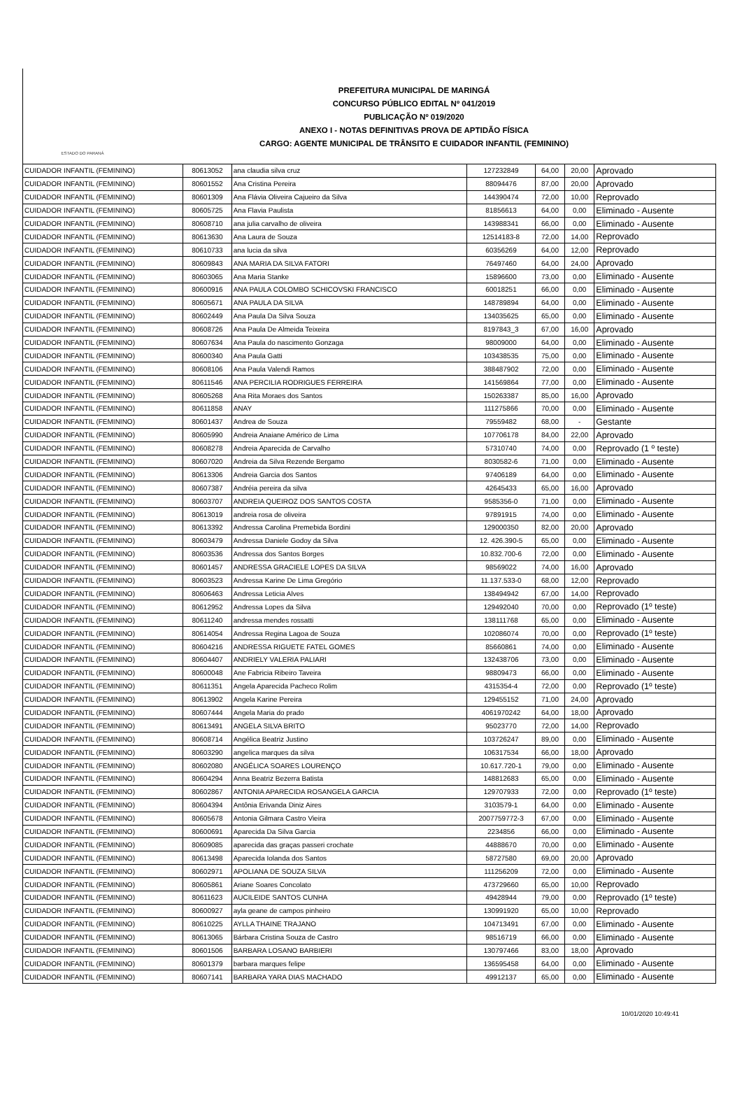ESTADO DO PARANÁ
PREFEITURA MUNICIPAL DE MARINGÁ
CONCURSO PÚBLICO EDITAL Nº 041/2019
PUBLICAÇÃO Nº 019/2020
ANEXO I - NOTAS DEFINITIVAS PROVA DE APTIDÃO FÍSICA
CARGO: AGENTE MUNICIPAL DE TRÂNSITO E CUIDADOR INFANTIL (FEMININO)
| CUIDADOR INFANTIL (FEMININO) | 80613052 | ana claudia silva cruz | 127232849 | 64,00 | 20,00 | Aprovado |
| CUIDADOR INFANTIL (FEMININO) | 80601552 | Ana Cristina Pereira | 88094476 | 87,00 | 20,00 | Aprovado |
| CUIDADOR INFANTIL (FEMININO) | 80601309 | Ana Flávia Oliveira Cajueiro da Silva | 144390474 | 72,00 | 10,00 | Reprovado |
| CUIDADOR INFANTIL (FEMININO) | 80605725 | Ana Flavia Paulista | 81856613 | 64,00 | 0,00 | Eliminado - Ausente |
| CUIDADOR INFANTIL (FEMININO) | 80608710 | ana julia carvalho de oliveira | 143988341 | 66,00 | 0,00 | Eliminado - Ausente |
| CUIDADOR INFANTIL (FEMININO) | 80613630 | Ana Laura de Souza | 12514183-8 | 72,00 | 14,00 | Reprovado |
| CUIDADOR INFANTIL (FEMININO) | 80610733 | ana lucia da silva | 60356269 | 64,00 | 12,00 | Reprovado |
| CUIDADOR INFANTIL (FEMININO) | 80609843 | ANA MARIA DA SILVA FATORI | 76497460 | 64,00 | 24,00 | Aprovado |
| CUIDADOR INFANTIL (FEMININO) | 80603065 | Ana Maria Stanke | 15896600 | 73,00 | 0,00 | Eliminado - Ausente |
| CUIDADOR INFANTIL (FEMININO) | 80600916 | ANA PAULA COLOMBO SCHICOVSKI FRANCISCO | 60018251 | 66,00 | 0,00 | Eliminado - Ausente |
| CUIDADOR INFANTIL (FEMININO) | 80605671 | ANA PAULA DA SILVA | 148789894 | 64,00 | 0,00 | Eliminado - Ausente |
| CUIDADOR INFANTIL (FEMININO) | 80602449 | Ana Paula Da Silva Souza | 134035625 | 65,00 | 0,00 | Eliminado - Ausente |
| CUIDADOR INFANTIL (FEMININO) | 80608726 | Ana Paula De Almeida Teixeira | 8197843_3 | 67,00 | 16,00 | Aprovado |
| CUIDADOR INFANTIL (FEMININO) | 80607634 | Ana Paula do nascimento Gonzaga | 98009000 | 64,00 | 0,00 | Eliminado - Ausente |
| CUIDADOR INFANTIL (FEMININO) | 80600340 | Ana Paula Gatti | 103438535 | 75,00 | 0,00 | Eliminado - Ausente |
| CUIDADOR INFANTIL (FEMININO) | 80608106 | Ana Paula Valendi Ramos | 388487902 | 72,00 | 0,00 | Eliminado - Ausente |
| CUIDADOR INFANTIL (FEMININO) | 80611546 | ANA PERCILIA RODRIGUES FERREIRA | 141569864 | 77,00 | 0,00 | Eliminado - Ausente |
| CUIDADOR INFANTIL (FEMININO) | 80605268 | Ana Rita Moraes dos Santos | 150263387 | 85,00 | 16,00 | Aprovado |
| CUIDADOR INFANTIL (FEMININO) | 80611858 | ANAY | 111275866 | 70,00 | 0,00 | Eliminado - Ausente |
| CUIDADOR INFANTIL (FEMININO) | 80601437 | Andrea de Souza | 79559482 | 68,00 | - | Gestante |
| CUIDADOR INFANTIL (FEMININO) | 80605990 | Andreia Anaiane Américo de Lima | 107706178 | 84,00 | 22,00 | Aprovado |
| CUIDADOR INFANTIL (FEMININO) | 80608278 | Andreia Aparecida de Carvalho | 57310740 | 74,00 | 0,00 | Reprovado (1 º teste) |
| CUIDADOR INFANTIL (FEMININO) | 80607020 | Andreia da Silva Rezende Bergamo | 8030582-6 | 71,00 | 0,00 | Eliminado - Ausente |
| CUIDADOR INFANTIL (FEMININO) | 80613306 | Andreia Garcia dos Santos | 97406189 | 64,00 | 0,00 | Eliminado - Ausente |
| CUIDADOR INFANTIL (FEMININO) | 80607387 | Andréia pereira da silva | 42645433 | 65,00 | 16,00 | Aprovado |
| CUIDADOR INFANTIL (FEMININO) | 80603707 | ANDREIA QUEIROZ DOS SANTOS COSTA | 9585356-0 | 71,00 | 0,00 | Eliminado - Ausente |
| CUIDADOR INFANTIL (FEMININO) | 80613019 | andreia rosa de oliveira | 97891915 | 74,00 | 0,00 | Eliminado - Ausente |
| CUIDADOR INFANTIL (FEMININO) | 80613392 | Andressa Carolina Premebida Bordini | 129000350 | 82,00 | 20,00 | Aprovado |
| CUIDADOR INFANTIL (FEMININO) | 80603479 | Andressa Daniele Godoy da Silva | 12. 426.390-5 | 65,00 | 0,00 | Eliminado - Ausente |
| CUIDADOR INFANTIL (FEMININO) | 80603536 | Andressa dos Santos Borges | 10.832.700-6 | 72,00 | 0,00 | Eliminado - Ausente |
| CUIDADOR INFANTIL (FEMININO) | 80601457 | ANDRESSA GRACIELE LOPES DA SILVA | 98569022 | 74,00 | 16,00 | Aprovado |
| CUIDADOR INFANTIL (FEMININO) | 80603523 | Andressa Karine De Lima Gregório | 11.137.533-0 | 68,00 | 12,00 | Reprovado |
| CUIDADOR INFANTIL (FEMININO) | 80606463 | Andressa Leticia Alves | 138494942 | 67,00 | 14,00 | Reprovado |
| CUIDADOR INFANTIL (FEMININO) | 80612952 | Andressa Lopes da Silva | 129492040 | 70,00 | 0,00 | Reprovado (1º teste) |
| CUIDADOR INFANTIL (FEMININO) | 80611240 | andressa mendes rossatti | 138111768 | 65,00 | 0,00 | Eliminado - Ausente |
| CUIDADOR INFANTIL (FEMININO) | 80614054 | Andressa Regina Lagoa de Souza | 102086074 | 70,00 | 0,00 | Reprovado (1º teste) |
| CUIDADOR INFANTIL (FEMININO) | 80604216 | ANDRESSA RIGUETE FATEL GOMES | 85660861 | 74,00 | 0,00 | Eliminado - Ausente |
| CUIDADOR INFANTIL (FEMININO) | 80604407 | ANDRIELY VALERIA PALIARI | 132438706 | 73,00 | 0,00 | Eliminado - Ausente |
| CUIDADOR INFANTIL (FEMININO) | 80600048 | Ane Fabricia Ribeiro Taveira | 98809473 | 66,00 | 0,00 | Eliminado - Ausente |
| CUIDADOR INFANTIL (FEMININO) | 80611351 | Angela Aparecida Pacheco Rolim | 4315354-4 | 72,00 | 0,00 | Reprovado (1º teste) |
| CUIDADOR INFANTIL (FEMININO) | 80613902 | Angela Karine Pereira | 129455152 | 71,00 | 24,00 | Aprovado |
| CUIDADOR INFANTIL (FEMININO) | 80607444 | Angela Maria do prado | 4061970242 | 64,00 | 18,00 | Aprovado |
| CUIDADOR INFANTIL (FEMININO) | 80613491 | ANGELA SILVA BRITO | 95023770 | 72,00 | 14,00 | Reprovado |
| CUIDADOR INFANTIL (FEMININO) | 80608714 | Angélica Beatriz Justino | 103726247 | 89,00 | 0,00 | Eliminado - Ausente |
| CUIDADOR INFANTIL (FEMININO) | 80603290 | angelica marques da silva | 106317534 | 66,00 | 18,00 | Aprovado |
| CUIDADOR INFANTIL (FEMININO) | 80602080 | ANGÉLICA SOARES LOURENÇO | 10.617.720-1 | 79,00 | 0,00 | Eliminado - Ausente |
| CUIDADOR INFANTIL (FEMININO) | 80604294 | Anna Beatriz Bezerra Batista | 148812683 | 65,00 | 0,00 | Eliminado - Ausente |
| CUIDADOR INFANTIL (FEMININO) | 80602867 | ANTONIA APARECIDA ROSANGELA GARCIA | 129707933 | 72,00 | 0,00 | Reprovado (1º teste) |
| CUIDADOR INFANTIL (FEMININO) | 80604394 | Antônia Erivanda Diniz Aires | 3103579-1 | 64,00 | 0,00 | Eliminado - Ausente |
| CUIDADOR INFANTIL (FEMININO) | 80605678 | Antonia Gilmara Castro Vieira | 2007759772-3 | 67,00 | 0,00 | Eliminado - Ausente |
| CUIDADOR INFANTIL (FEMININO) | 80600691 | Aparecida Da Silva Garcia | 2234856 | 66,00 | 0,00 | Eliminado - Ausente |
| CUIDADOR INFANTIL (FEMININO) | 80609085 | aparecida das graças passeri crochate | 44888670 | 70,00 | 0,00 | Eliminado - Ausente |
| CUIDADOR INFANTIL (FEMININO) | 80613498 | Aparecida Iolanda dos Santos | 58727580 | 69,00 | 20,00 | Aprovado |
| CUIDADOR INFANTIL (FEMININO) | 80602971 | APOLIANA DE SOUZA SILVA | 111256209 | 72,00 | 0,00 | Eliminado - Ausente |
| CUIDADOR INFANTIL (FEMININO) | 80605861 | Ariane Soares Concolato | 473729660 | 65,00 | 10,00 | Reprovado |
| CUIDADOR INFANTIL (FEMININO) | 80611623 | AUCILEIDE SANTOS CUNHA | 49428944 | 79,00 | 0,00 | Reprovado (1º teste) |
| CUIDADOR INFANTIL (FEMININO) | 80600927 | ayla geane de campos pinheiro | 130991920 | 65,00 | 10,00 | Reprovado |
| CUIDADOR INFANTIL (FEMININO) | 80610225 | AYLLA THAINE TRAJANO | 104713491 | 67,00 | 0,00 | Eliminado - Ausente |
| CUIDADOR INFANTIL (FEMININO) | 80613065 | Bárbara Cristina Souza de Castro | 98516719 | 66,00 | 0,00 | Eliminado - Ausente |
| CUIDADOR INFANTIL (FEMININO) | 80601506 | BARBARA LOSANO BARBIERI | 130797466 | 83,00 | 18,00 | Aprovado |
| CUIDADOR INFANTIL (FEMININO) | 80601379 | barbara marques felipe | 136595458 | 64,00 | 0,00 | Eliminado - Ausente |
| CUIDADOR INFANTIL (FEMININO) | 80607141 | BARBARA YARA DIAS MACHADO | 49912137 | 65,00 | 0,00 | Eliminado - Ausente |
10/01/2020 10:49:41